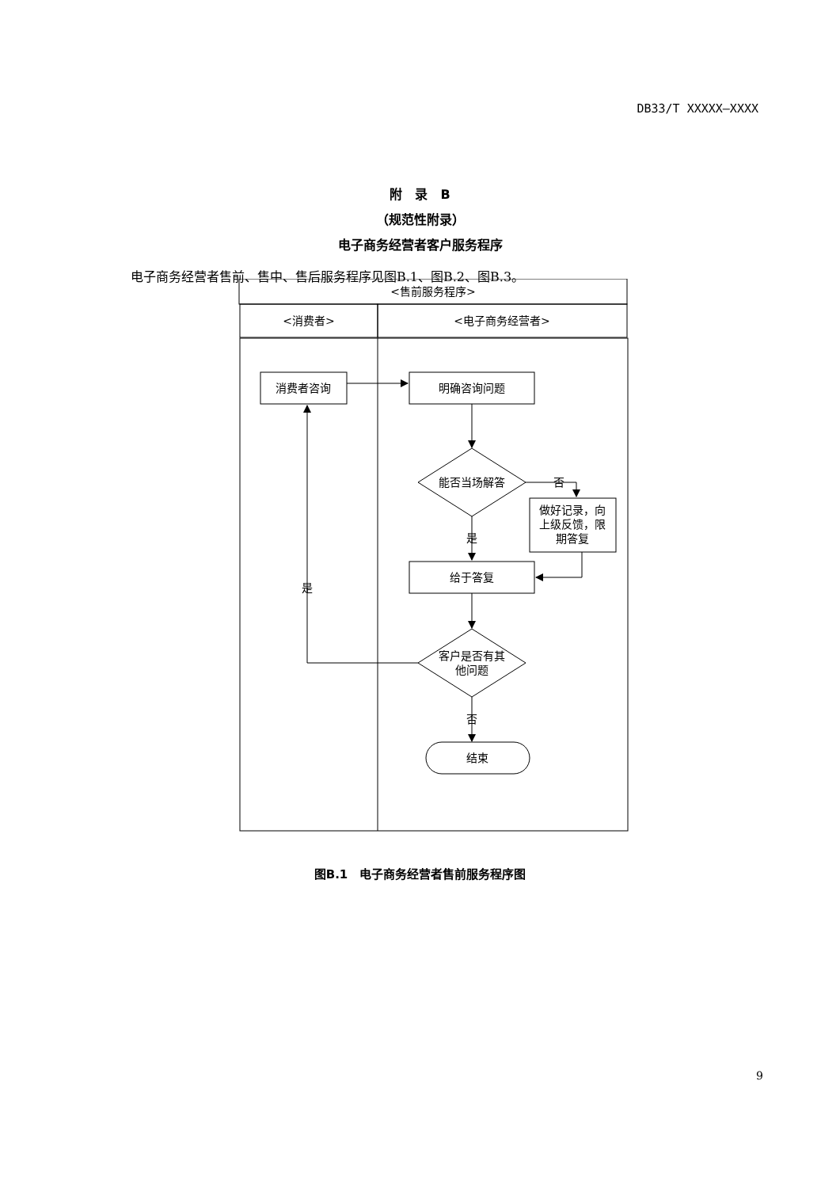DB33/T XXXXX—XXXX
附　录　B
（规范性附录）
电子商务经营者客户服务程序
电子商务经营者售前、售中、售后服务程序见图B.1、图B.2、图B.3。
<售前服务程序>
<消费者>
<电子商务经营者>
消费者咨询
明确咨询问题
能否当场解答
否
做好记录，向
上级反馈，限
期答复
是
给于答复
是
客户是否有其
他问题
否
结束
图B.1　电子商务经营者售前服务程序图
9